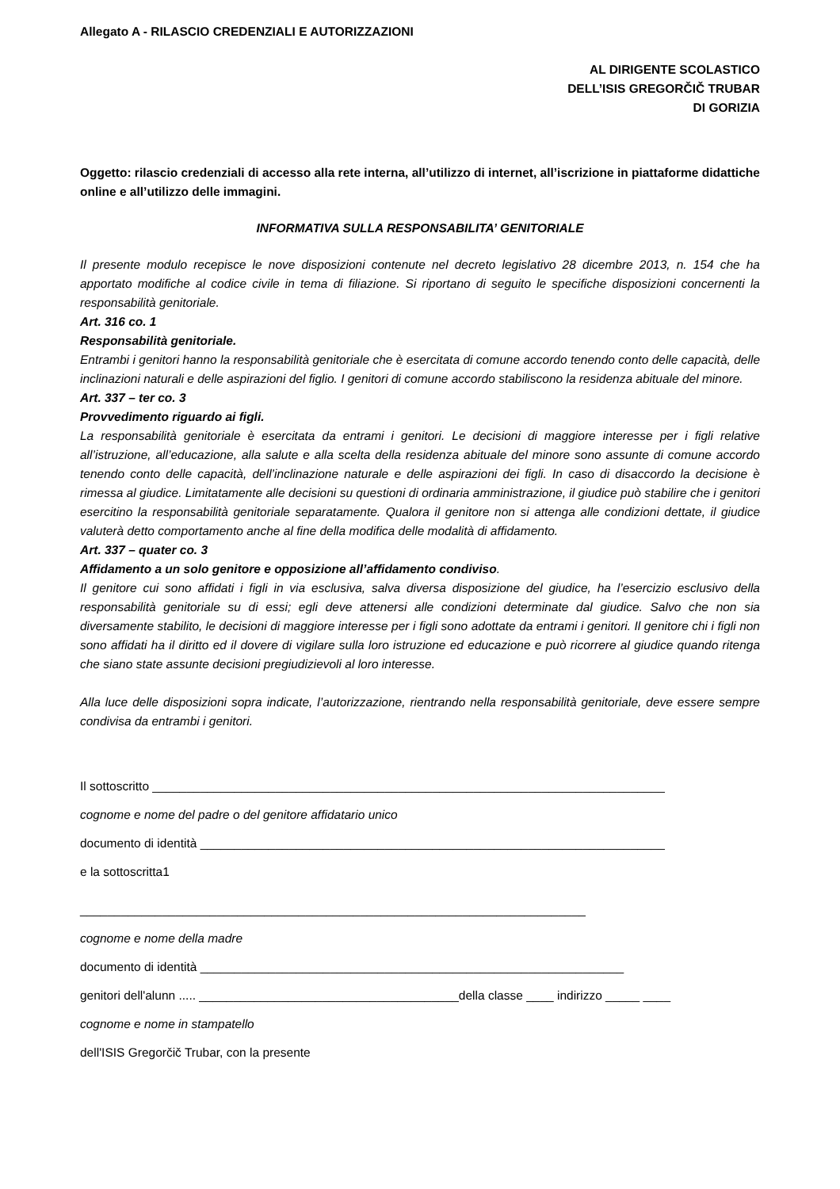Allegato A - RILASCIO CREDENZIALI E AUTORIZZAZIONI
AL DIRIGENTE SCOLASTICO
DELL’ISIS GREGORČIČ TRUBAR
DI GORIZIA
Oggetto: rilascio credenziali di accesso alla rete interna, all’utilizzo di internet, all’iscrizione in piattaforme didattiche online e all’utilizzo delle immagini.
INFORMATIVA SULLA RESPONSABILITA’ GENITORIALE
Il presente modulo recepisce le nove disposizioni contenute nel decreto legislativo 28 dicembre 2013, n. 154 che ha apportato modifiche al codice civile in tema di filiazione. Si riportano di seguito le specifiche disposizioni concernenti la responsabilità genitoriale.
Art. 316 co. 1
Responsabilità genitoriale.
Entrambi i genitori hanno la responsabilità genitoriale che è esercitata di comune accordo tenendo conto delle capacità, delle inclinazioni naturali e delle aspirazioni del figlio. I genitori di comune accordo stabiliscono la residenza abituale del minore.
Art. 337 – ter co. 3
Provvedimento riguardo ai figli.
La responsabilità genitoriale è esercitata da entrami i genitori. Le decisioni di maggiore interesse per i figli relative all’istruzione, all’educazione, alla salute e alla scelta della residenza abituale del minore sono assunte di comune accordo tenendo conto delle capacità, dell’inclinazione naturale e delle aspirazioni dei figli. In caso di disaccordo la decisione è rimessa al giudice. Limitatamente alle decisioni su questioni di ordinaria amministrazione, il giudice può stabilire che i genitori esercitino la responsabilità genitoriale separatamente. Qualora il genitore non si attenga alle condizioni dettate, il giudice valuterà detto comportamento anche al fine della modifica delle modalità di affidamento.
Art. 337 – quater co. 3
Affidamento a un solo genitore e opposizione all’affidamento condiviso.
Il genitore cui sono affidati i figli in via esclusiva, salva diversa disposizione del giudice, ha l’esercizio esclusivo della responsabilità genitoriale su di essi; egli deve attenersi alle condizioni determinate dal giudice. Salvo che non sia diversamente stabilito, le decisioni di maggiore interesse per i figli sono adottate da entrami i genitori. Il genitore chi i figli non sono affidati ha il diritto ed il dovere di vigilare sulla loro istruzione ed educazione e può ricorrere al giudice quando ritenga che siano state assunte decisioni pregiudizievoli al loro interesse.
Alla luce delle disposizioni sopra indicate, l’autorizzazione, rientrando nella responsabilità genitoriale, deve essere sempre condivisa da entrambi i genitori.
Il sottoscritto ___________________________________________________________________________
cognome e nome del padre o del genitore affidatario unico
documento di identità ____________________________________________________________________
e la sottoscritta1
__________________________________________________________________________
cognome e nome della madre
documento di identità ______________________________________________________________
genitori dell'alunn ..... ______________________________________della classe ____ indirizzo _____ ____
cognome e nome in stampatello
dell'ISIS Gregorčič Trubar, con la presente